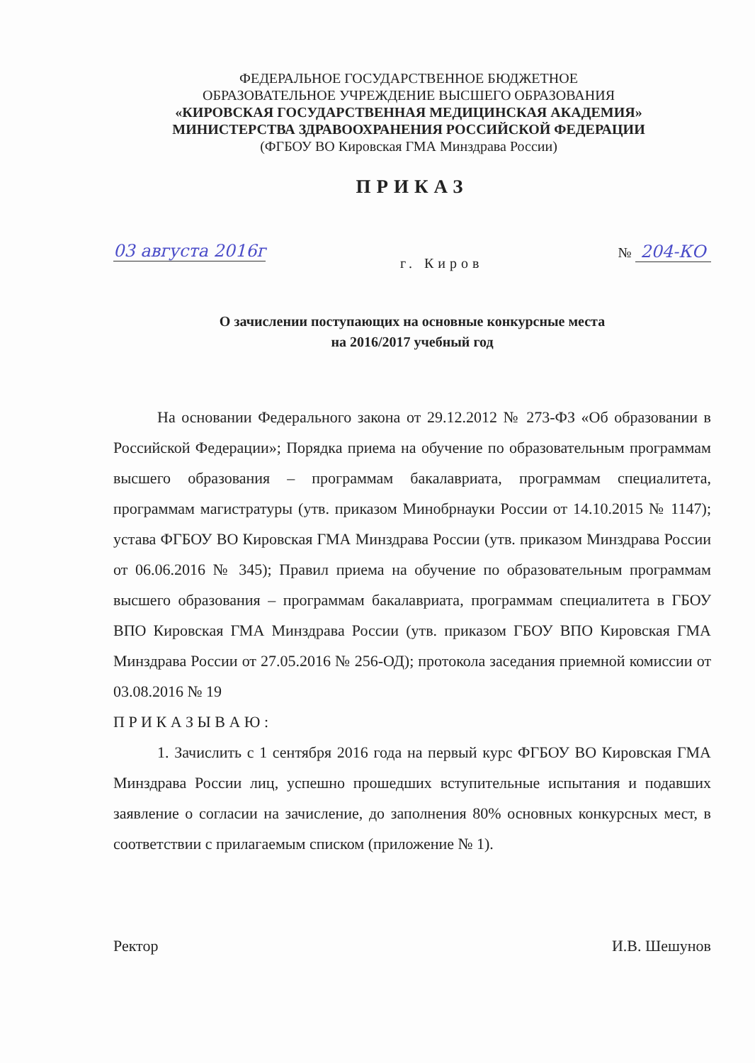ФЕДЕРАЛЬНОЕ ГОСУДАРСТВЕННОЕ БЮДЖЕТНОЕ
ОБРАЗОВАТЕЛЬНОЕ УЧРЕЖДЕНИЕ ВЫСШЕГО ОБРАЗОВАНИЯ
«КИРОВСКАЯ ГОСУДАРСТВЕННАЯ МЕДИЦИНСКАЯ АКАДЕМИЯ»
МИНИСТЕРСТВА ЗДРАВООХРАНЕНИЯ РОССИЙСКОЙ ФЕДЕРАЦИИ
(ФГБОУ ВО Кировская ГМА Минздрава России)
ПРИКАЗ
03 августа 2016г г. Киров № 204-КО
О зачислении поступающих на основные конкурсные места
на 2016/2017 учебный год
На основании Федерального закона от 29.12.2012 № 273-ФЗ «Об образовании в Российской Федерации»; Порядка приема на обучение по образовательным программам высшего образования – программам бакалавриата, программам специалитета, программам магистратуры (утв. приказом Минобрнауки России от 14.10.2015 № 1147); устава ФГБОУ ВО Кировская ГМА Минздрава России (утв. приказом Минздрава России от 06.06.2016 № 345); Правил приема на обучение по образовательным программам высшего образования – программам бакалавриата, программам специалитета в ГБОУ ВПО Кировская ГМА Минздрава России (утв. приказом ГБОУ ВПО Кировская ГМА Минздрава России от 27.05.2016 № 256-ОД); протокола заседания приемной комиссии от 03.08.2016 № 19
П Р И К А З Ы В А Ю :
1. Зачислить с 1 сентября 2016 года на первый курс ФГБОУ ВО Кировская ГМА Минздрава России лиц, успешно прошедших вступительные испытания и подавших заявление о согласии на зачисление, до заполнения 80% основных конкурсных мест, в соответствии с прилагаемым списком (приложение № 1).
Ректор И.В. Шешунов